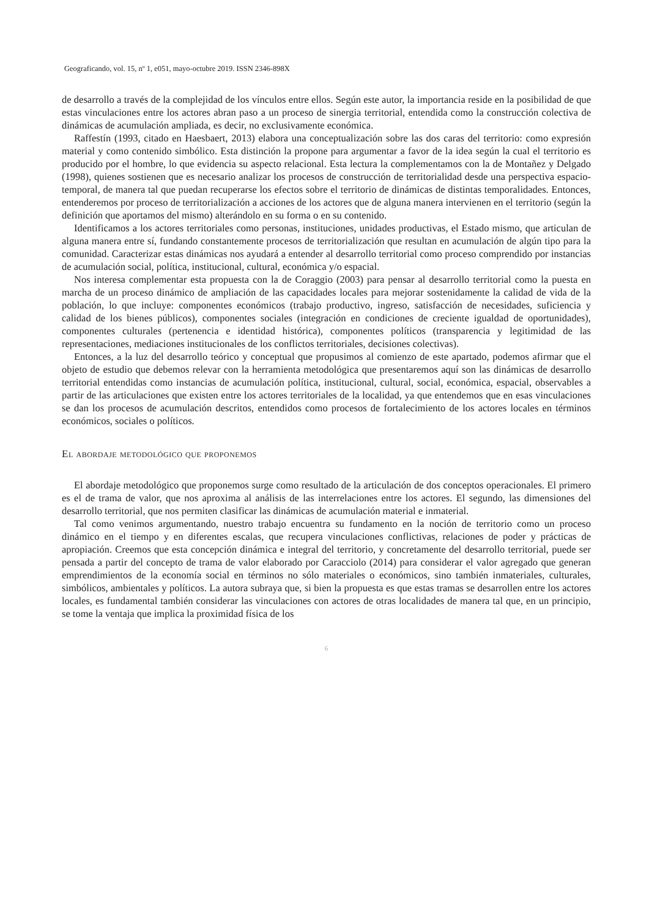Geograficando, vol. 15, nº 1, e051, mayo-octubre 2019. ISSN 2346-898X
de desarrollo a través de la complejidad de los vínculos entre ellos. Según este autor, la importancia reside en la posibilidad de que estas vinculaciones entre los actores abran paso a un proceso de sinergia territorial, entendida como la construcción colectiva de dinámicas de acumulación ampliada, es decir, no exclusivamente económica.
Raffestín (1993, citado en Haesbaert, 2013) elabora una conceptualización sobre las dos caras del territorio: como expresión material y como contenido simbólico. Esta distinción la propone para argumentar a favor de la idea según la cual el territorio es producido por el hombre, lo que evidencia su aspecto relacional. Esta lectura la complementamos con la de Montañez y Delgado (1998), quienes sostienen que es necesario analizar los procesos de construcción de territorialidad desde una perspectiva espacio-temporal, de manera tal que puedan recuperarse los efectos sobre el territorio de dinámicas de distintas temporalidades. Entonces, entenderemos por proceso de territorialización a acciones de los actores que de alguna manera intervienen en el territorio (según la definición que aportamos del mismo) alterándolo en su forma o en su contenido.
Identificamos a los actores territoriales como personas, instituciones, unidades productivas, el Estado mismo, que articulan de alguna manera entre sí, fundando constantemente procesos de territorialización que resultan en acumulación de algún tipo para la comunidad. Caracterizar estas dinámicas nos ayudará a entender al desarrollo territorial como proceso comprendido por instancias de acumulación social, política, institucional, cultural, económica y/o espacial.
Nos interesa complementar esta propuesta con la de Coraggio (2003) para pensar al desarrollo territorial como la puesta en marcha de un proceso dinámico de ampliación de las capacidades locales para mejorar sostenidamente la calidad de vida de la población, lo que incluye: componentes económicos (trabajo productivo, ingreso, satisfacción de necesidades, suficiencia y calidad de los bienes públicos), componentes sociales (integración en condiciones de creciente igualdad de oportunidades), componentes culturales (pertenencia e identidad histórica), componentes políticos (transparencia y legitimidad de las representaciones, mediaciones institucionales de los conflictos territoriales, decisiones colectivas).
Entonces, a la luz del desarrollo teórico y conceptual que propusimos al comienzo de este apartado, podemos afirmar que el objeto de estudio que debemos relevar con la herramienta metodológica que presentaremos aquí son las dinámicas de desarrollo territorial entendidas como instancias de acumulación política, institucional, cultural, social, económica, espacial, observables a partir de las articulaciones que existen entre los actores territoriales de la localidad, ya que entendemos que en esas vinculaciones se dan los procesos de acumulación descritos, entendidos como procesos de fortalecimiento de los actores locales en términos económicos, sociales o políticos.
El abordaje metodológico que proponemos
El abordaje metodológico que proponemos surge como resultado de la articulación de dos conceptos operacionales. El primero es el de trama de valor, que nos aproxima al análisis de las interrelaciones entre los actores. El segundo, las dimensiones del desarrollo territorial, que nos permiten clasificar las dinámicas de acumulación material e inmaterial.
Tal como venimos argumentando, nuestro trabajo encuentra su fundamento en la noción de territorio como un proceso dinámico en el tiempo y en diferentes escalas, que recupera vinculaciones conflictivas, relaciones de poder y prácticas de apropiación. Creemos que esta concepción dinámica e integral del territorio, y concretamente del desarrollo territorial, puede ser pensada a partir del concepto de trama de valor elaborado por Caracciolo (2014) para considerar el valor agregado que generan emprendimientos de la economía social en términos no sólo materiales o económicos, sino también inmateriales, culturales, simbólicos, ambientales y políticos. La autora subraya que, si bien la propuesta es que estas tramas se desarrollen entre los actores locales, es fundamental también considerar las vinculaciones con actores de otras localidades de manera tal que, en un principio, se tome la ventaja que implica la proximidad física de los
6